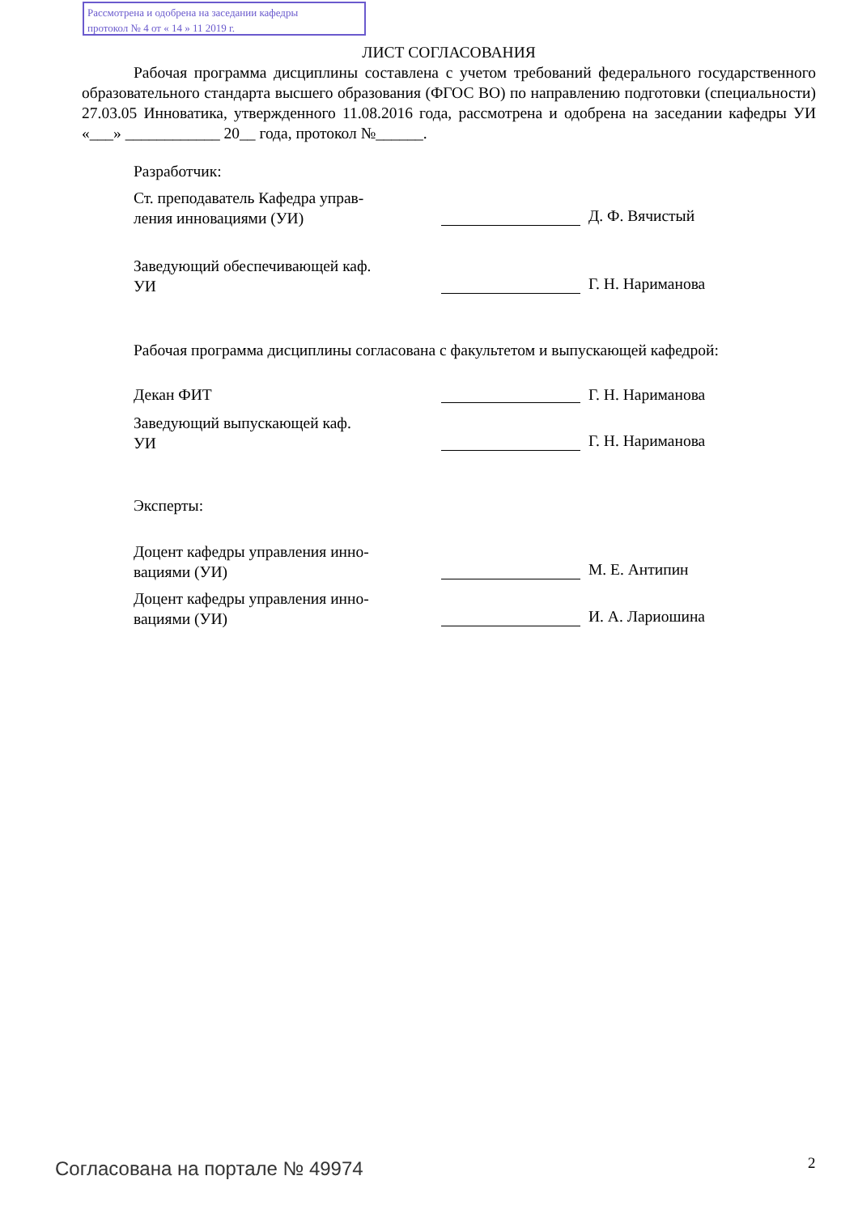Рассмотрена и одобрена на заседании кафедры
протокол № 4 от « 14 » 11 2019 г.
ЛИСТ СОГЛАСОВАНИЯ
Рабочая программа дисциплины составлена с учетом требований федерального государственного образовательного стандарта высшего образования (ФГОС ВО) по направлению подготовки (специальности) 27.03.05 Инноватика, утвержденного 11.08.2016 года, рассмотрена и одобрена на заседании кафедры УИ «___» ____________ 20__ года, протокол №______.
Разработчик:
Ст. преподаватель Кафедра управ-
ления инновациями (УИ)
Д. Ф. Вячистый
Заведующий обеспечивающей каф.
УИ
Г. Н. Нариманова
Рабочая программа дисциплины согласована с факультетом и выпускающей кафедрой:
Декан ФИТ Г. Н. Нариманова
Заведующий выпускающей каф.
УИ
Г. Н. Нариманова
Эксперты:
Доцент кафедры управления инно-
вациями (УИ)
М. Е. Антипин
Доцент кафедры управления инно-
вациями (УИ)
И. А. Лариошина
Согласована на портале № 49974 2